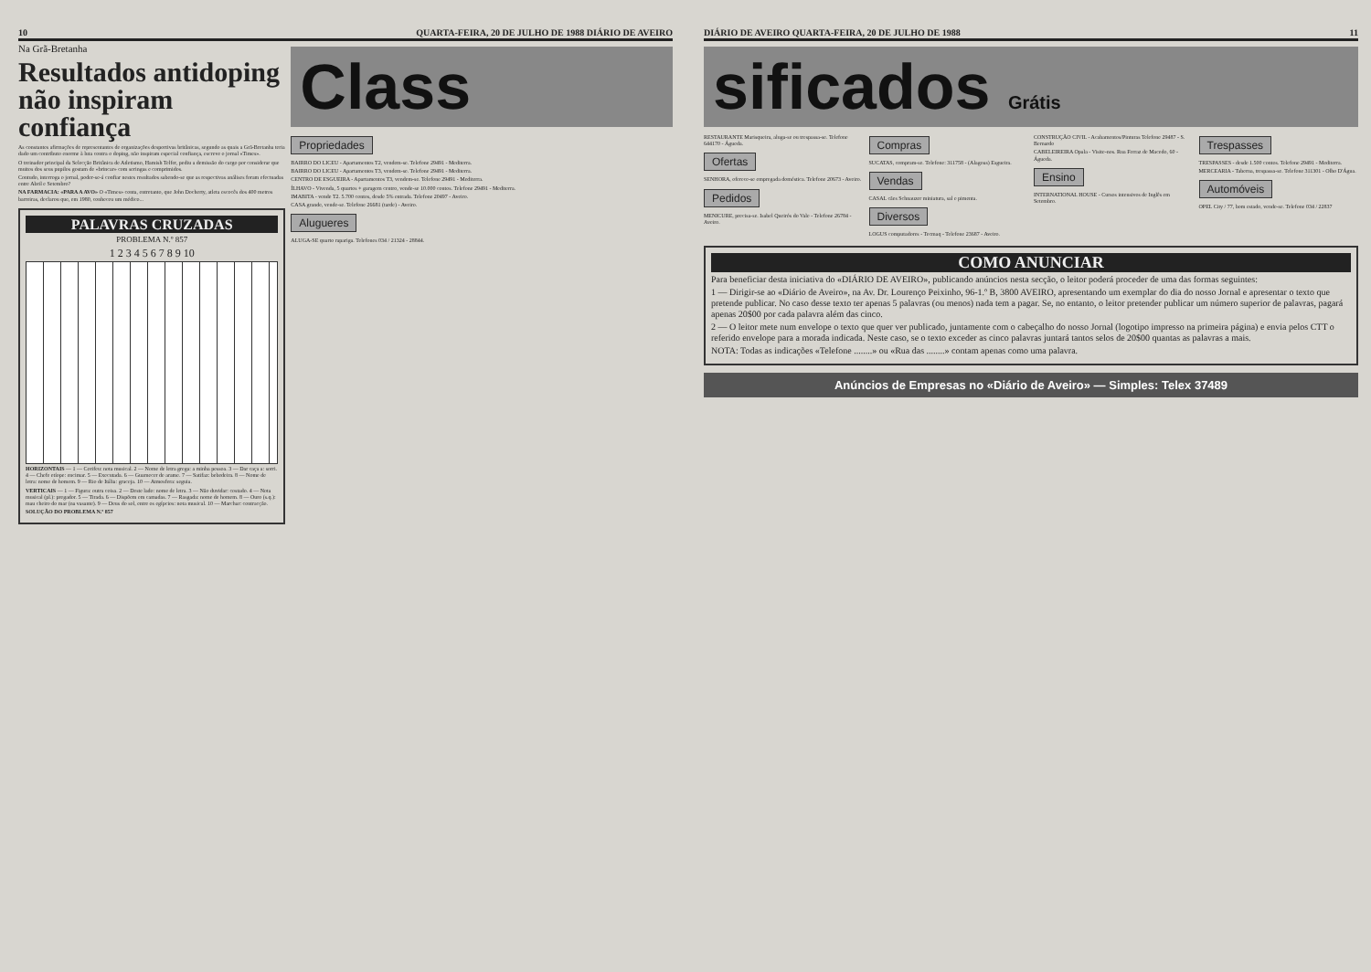10 QUARTA-FEIRA, 20 DE JULHO DE 1988 DIÁRIO DE AVEIRO
Na Grã-Bretanha
Resultados antidoping não inspiram confiança
As constantes afirmações de representantes de organizações desportivas britânicas, segundo as quais a Grã-Bretanha teria dado um contributo enorme à luta contra o doping, não inspiram especial confiança, escreve o jornal «Times».
O treinador principal da Selecção Britânica de Atletismo, Hamish Telfer, pediu a demissão do cargo por considerar que muitos dos seus pupilos gostam de «brincar» com seringas e comprimidos.
Contudo, interroga o jornal, poder-se-á confiar nestes resultados sabendo-se que as respectivas análises foram efectuadas entre Abril e Setembro?
NA FARMACIA: «PARA A AVO» O «Times» conta, entretanto, que John Docherty, atleta escocês dos 400 metros barreiras, declarou que, em 1980, conheceu um médico...
PALAVRAS CRUZADAS
PROBLEMA N.º 857
1 2 3 4 5 6 7 8 9 10
HORIZONTAIS — 1 — Corifeu: nota musical. 2 — Nome de letra grega: a minha pessoa. 3 — Dar caça a: sorri. 4 — Chefe etíope: encimar. 5 — Executada. 6 — Guarnecer de arame. 7 — Satifaz: bebedeira. 8 — Nome de letra: nome de homem. 9 — Rio de Itália: graceja. 10 — Atmosfera: seguia.
VERTICAIS — 1 — Figura: outra coisa. 2 — Deste lado: nome de letra. 3 — Não duvidar: costado. 4 — Nota musical (pl.): pregador. 5 — Tirada. 6 — Dispõem em camadas. 7 — Rasgada: nome de homem. 8 — Ouro (s.q.): mau cheiro do mar (na vasante). 9 — Deus do sol, entre os egípcios: nota musical. 10 — Marchar: contracção.
SOLUÇÃO DO PROBLEMA N.º 857
Class
Propriedades
BAIRRO DO LICEU - Apartamentos T2, vendem-se. Telefone 29491 - Mediterra.
BAIRRO DO LICEU - Apartamentos T3, vendem-se. Telefone 29491 - Mediterra.
CENTRO DE ESGUEIRA - Apartamentos T3, vendem-se. Telefone 29491 - Mediterra.
ÍLHAVO - Vivenda, 5 quartos + garagem centro, vende-se 10.000 contos. Telefone 29491 - Mediterra.
IMABITA - vende T2. 5.700 contos, desde 5% entrada. Telefone 20497 - Aveiro.
CASA grande, vende-se. Telefone 26681 (tarde) - Aveiro.
Alugueres
ALUGA-SE quarto rapariga. Telefones 034 / 21324 - 28844.
DIÁRIO DE AVEIRO QUARTA-FEIRA, 20 DE JULHO DE 1988 11
sificados Grátis
RESTAURANTE Marisqueira, aluga-se ou trespassa-se. Telefone 644170 - Águeda.
Ofertas
SENHORA, oferece-se empregada doméstica. Telefone 20673 - Aveiro.
Pedidos
MENICURE, precisa-se. Isabel Queirós do Vale - Telefone 26784 - Aveiro.
Compras
SUCATAS, compram-se. Telefone: 311758 - (Alagoas) Esgueira.
Vendas
CASAL cães Schnauzer miniatura, sal e pimenta.
Diversos
LOGUS computadores - Tecmaq - Telefone 23687 - Aveiro.
CONSTRUÇÃO CIVIL - Acabamentos/Pinturas Telefone 29487 - S. Bernardo
CABELEIREIRA Opala - Visite-nos. Rua Ferraz de Macedo, 60 - Águeda.
Ensino
INTERNATIONAL HOUSE - Cursos intensivos de Inglês em Setembro.
Trespasses
TRESPASSES - desde 1.500 contos. Telefone 29491 - Mediterra.
MERCEARIA - Taberna, trespassa-se. Telefone 311301 - Olho D'Água.
Automóveis
OPEL City / 77, bom estado, vende-se. Telefone 034 / 22837
COMO ANUNCIAR
Para beneficiar desta iniciativa do «DIÁRIO DE AVEIRO», publicando anúncios nesta secção, o leitor poderá proceder de uma das formas seguintes:
1 — Dirigir-se ao «Diário de Aveiro», na Av. Dr. Lourenço Peixinho, 96-1.º B, 3800 AVEIRO, apresentando um exemplar do dia do nosso Jornal e apresentar o texto que pretende publicar. No caso desse texto ter apenas 5 palavras (ou menos) nada tem a pagar. Se, no entanto, o leitor pretender publicar um número superior de palavras, pagará apenas 20$00 por cada palavra além das cinco.
2 — O leitor mete num envelope o texto que quer ver publicado, juntamente com o cabeçalho do nosso Jornal (logotipo impresso na primeira página) e envia pelos CTT o referido envelope para a morada indicada. Neste caso, se o texto exceder as cinco palavras juntará tantos selos de 20$00 quantas as palavras a mais.
NOTA: Todas as indicações «Telefone ........» ou «Rua das ........» contam apenas como uma palavra.
Anúncios de Empresas no «Diário de Aveiro» — Simples: Telex 37489